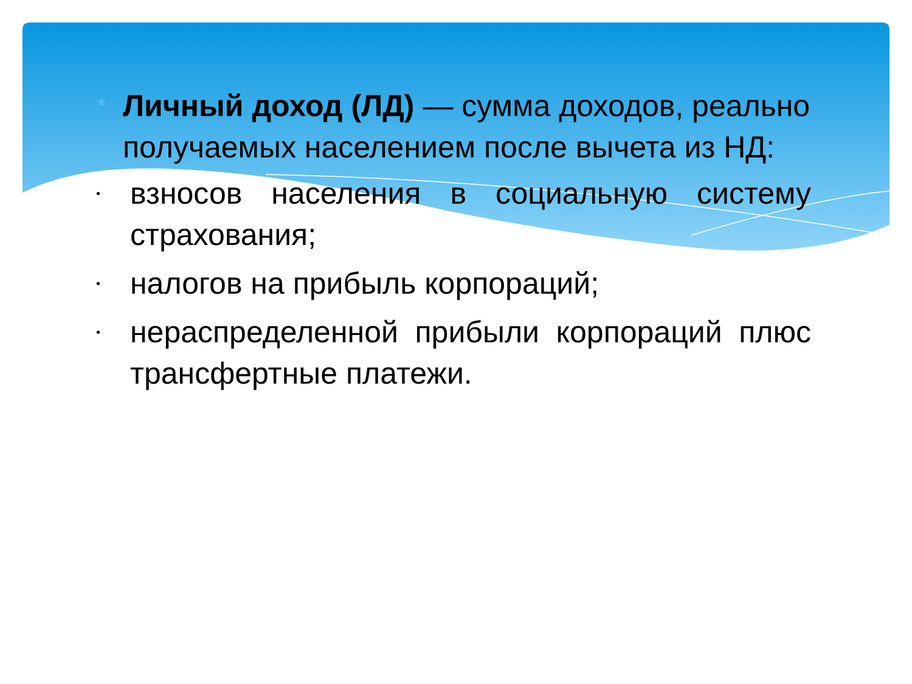* Личный доход (ЛД) — сумма доходов, реально получаемых населением после вычета из НД:
• взносов населения в социальную систему страхования;
• налогов на прибыль корпораций;
• нераспределенной прибыли корпораций плюс трансфертные платежи.